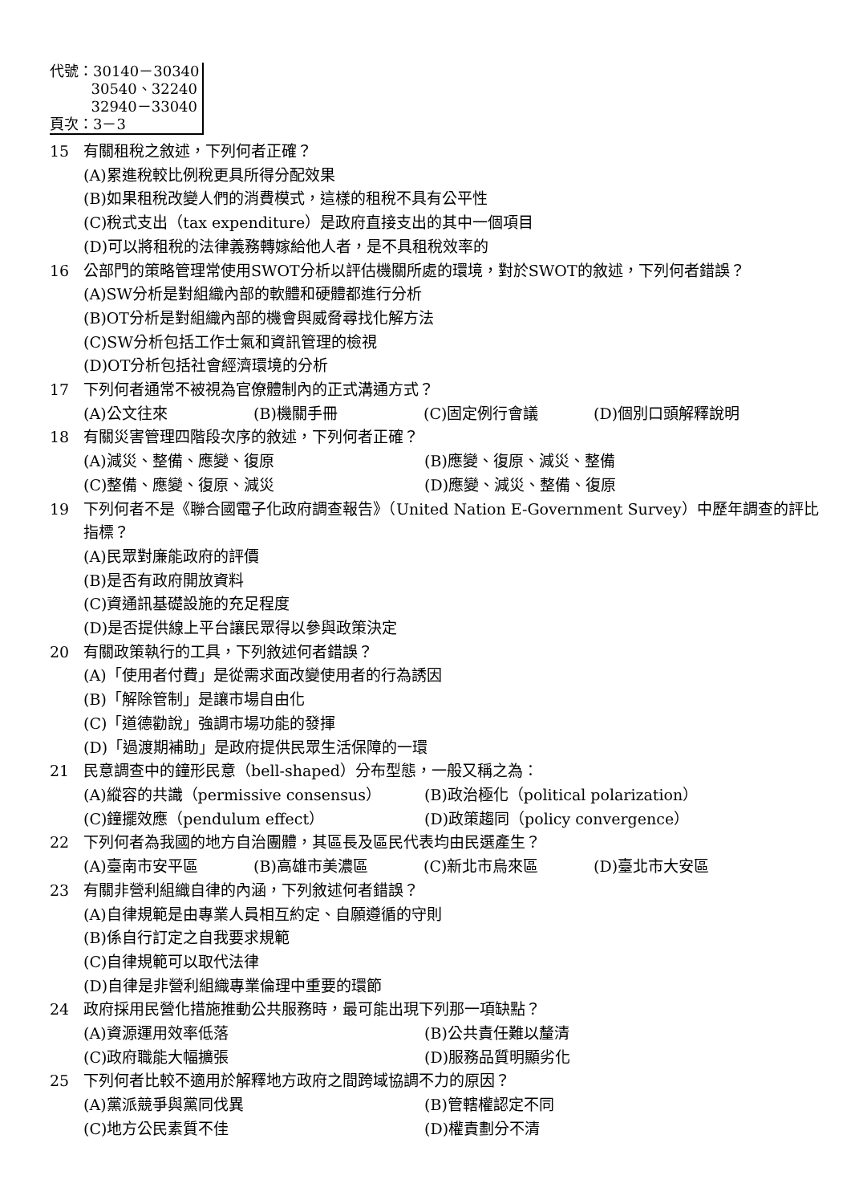代號：30140－30340
30540、32240
32940－33040
頁次：3－3
15 有關租稅之敘述，下列何者正確？
(A)累進稅較比例稅更具所得分配效果
(B)如果租稅改變人們的消費模式，這樣的租稅不具有公平性
(C)稅式支出（tax expenditure）是政府直接支出的其中一個項目
(D)可以將租稅的法律義務轉嫁給他人者，是不具租稅效率的
16 公部門的策略管理常使用SWOT分析以評估機關所處的環境，對於SWOT的敘述，下列何者錯誤？
(A)SW分析是對組織內部的軟體和硬體都進行分析
(B)OT分析是對組織內部的機會與威脅尋找化解方法
(C)SW分析包括工作士氣和資訊管理的檢視
(D)OT分析包括社會經濟環境的分析
17 下列何者通常不被視為官僚體制內的正式溝通方式？
(A)公文往來 (B)機關手冊 (C)固定例行會議 (D)個別口頭解釋說明
18 有關災害管理四階段次序的敘述，下列何者正確？
(A)減災、整備、應變、復原 (B)應變、復原、減災、整備 (C)整備、應變、復原、減災 (D)應變、減災、整備、復原
19 下列何者不是《聯合國電子化政府調查報告》（United Nation E-Government Survey）中歷年調查的評比指標？
(A)民眾對廉能政府的評價
(B)是否有政府開放資料
(C)資通訊基礎設施的充足程度
(D)是否提供線上平台讓民眾得以參與政策決定
20 有關政策執行的工具，下列敘述何者錯誤？
(A)「使用者付費」是從需求面改變使用者的行為誘因
(B)「解除管制」是讓市場自由化
(C)「道德勸說」強調市場功能的發揮
(D)「過渡期補助」是政府提供民眾生活保障的一環
21 民意調查中的鐘形民意（bell-shaped）分布型態，一般又稱之為：
(A)縱容的共識（permissive consensus） (B)政治極化（political polarization） (C)鐘擺效應（pendulum effect） (D)政策趨同（policy convergence）
22 下列何者為我國的地方自治團體，其區長及區民代表均由民選產生？
(A)臺南市安平區 (B)高雄市美濃區 (C)新北市烏來區 (D)臺北市大安區
23 有關非營利組織自律的內涵，下列敘述何者錯誤？
(A)自律規範是由專業人員相互約定、自願遵循的守則
(B)係自行訂定之自我要求規範
(C)自律規範可以取代法律
(D)自律是非營利組織專業倫理中重要的環節
24 政府採用民營化措施推動公共服務時，最可能出現下列那一項缺點？
(A)資源運用效率低落 (B)公共責任難以釐清 (C)政府職能大幅擴張 (D)服務品質明顯劣化
25 下列何者比較不適用於解釋地方政府之間跨域協調不力的原因？
(A)黨派競爭與黨同伐異 (B)管轄權認定不同 (C)地方公民素質不佳 (D)權責劃分不清